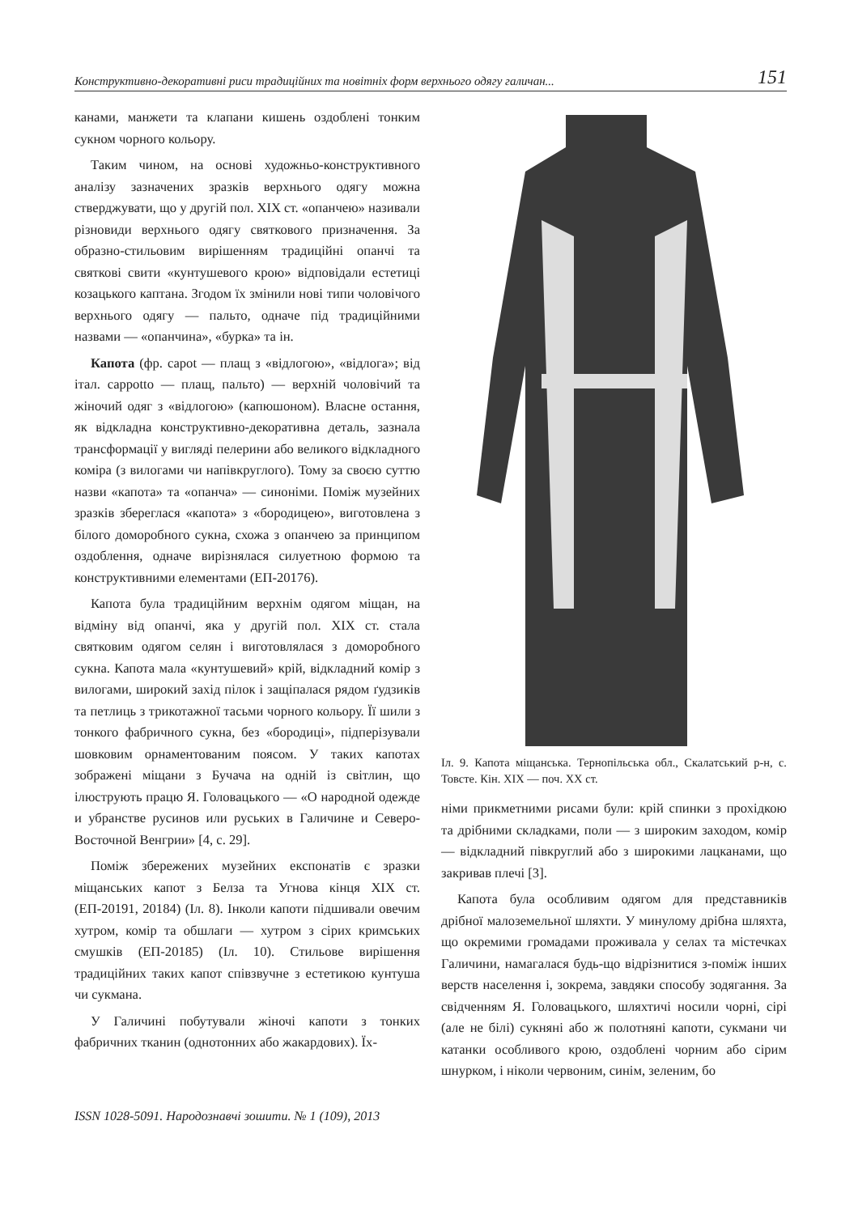Конструктивно-декоративні риси традиційних та новітніх форм верхнього одягу галичан... 151
канами, манжети та клапани кишень оздоблені тонким сукном чорного кольору.
Таким чином, на основі художньо-конструктивного аналізу зазначених зразків верхнього одягу можна стверджувати, що у другій пол. XIX ст. «опанчею» називали різновиди верхнього одягу святкового призначення. За образно-стильовим вирішенням традиційні опанчі та святкові свити «кунтушевого крою» відповідали естетиці козацького каптана. Згодом їх змінили нові типи чоловічого верхнього одягу — пальто, одначе під традиційними назвами — «опанчина», «бурка» та ін.
Капота (фр. capot — плащ з «відлогою», «відлога»; від італ. cappotto — плащ, пальто) — верхній чоловічий та жіночий одяг з «відлогою» (капюшоном). Власне остання, як відкладна конструктивно-декоративна деталь, зазнала трансформації у вигляді пелерини або великого відкладного коміра (з вилогами чи напівкруглого). Тому за своєю суттю назви «капота» та «опанча» — синоніми. Поміж музейних зразків збереглася «капота» з «бородицею», виготовлена з білого доморобного сукна, схожа з опанчею за принципом оздоблення, одначе вирізнялася силуетною формою та конструктивними елементами (ЕП-20176).
Капота була традиційним верхнім одягом міщан, на відміну від опанчі, яка у другій пол. XIX ст. стала святковим одягом селян і виготовлялася з доморобного сукна. Капота мала «кунтушевий» крій, відкладний комір з вилогами, широкий захід пілок і защіпалася рядом ґудзиків та петлиць з трикотажної тасьми чорного кольору. Її шили з тонкого фабричного сукна, без «бородиці», підперізували шовковим орнаментованим поясом. У таких капотах зображені міщани з Бучача на одній із світлин, що ілюструють працю Я. Головацького — «О народной одежде и убранстве русинов или руських в Галичине и Северо-Восточной Венгрии» [4, с. 29].
Поміж збережених музейних експонатів є зразки міщанських капот з Белза та Угнова кінця XIX ст. (ЕП-20191, 20184) (Іл. 8). Інколи капоти підшивали овечим хутром, комір та обшлаги — хутром з сірих кримських смушків (ЕП-20185) (Іл. 10). Стильове вирішення традиційних таких капот співзвучне з естетикою кунтуша чи сукмана.
У Галичині побутували жіночі капоти з тонких фабричних тканин (однотонних або жакардових). Їх-
Іл. 9. Капота міщанська. Тернопільська обл., Скалатський р-н, с. Товсте. Кін. XIX — поч. XX ст.
німи прикметними рисами були: крій спинки з прохідкою та дрібними складками, поли — з широким заходом, комір — відкладний півкруглий або з широкими лацканами, що закривав плечі [3].
Капота була особливим одягом для представників дрібної малоземельної шляхти. У минулому дрібна шляхта, що окремими громадами проживала у селах та містечках Галичини, намагалася будь-що відрізнитися з-поміж інших верств населення і, зокрема, завдяки способу зодягання. За свідченням Я. Головацького, шляхтичі носили чорні, сірі (але не білі) сукняні або ж полотняні капоти, сукмани чи катанки особливого крою, оздоблені чорним або сірим шнурком, і ніколи червоним, синім, зеленим, бо
ISSN 1028-5091. Народознавчі зошити. № 1 (109), 2013